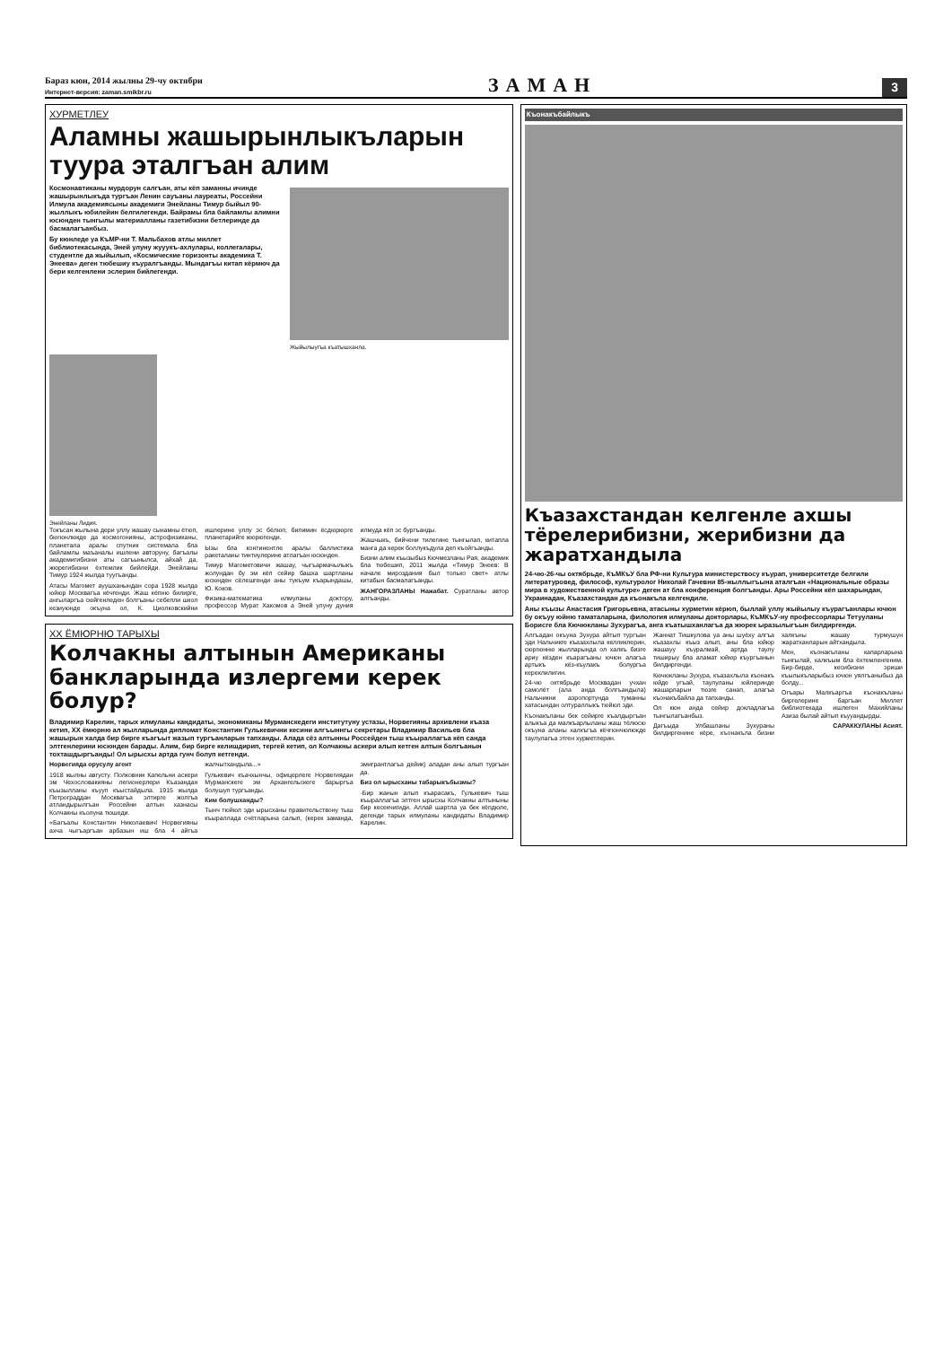Бараз кюн, 2014 жылны 29-чу октябри
Интернет-версия: zaman.smikbr.ru
ЗАМАН
3
ХУРМЕТЛЕУ
Аламны жашырынлыкъларын туура эталгъан алим
Космонавтиканы мурдорун салгъан, аты кёп заманны ичинде жашырынлыкъда тургъан Ленин сауъаны лауреаты, Россейни Илмула академиясыны академиги Энейланы Тимур быйыл 90-жыллыкъ юбилейин белгилегенди. Байрамы бла байламлы алимни юсюнден тынгылы материалланы газетибизни бетлеринде да басмалагъанбыз.
Бу кюнледе уа КъМР-ни Т. Мальбахов атлы миллет библиотекасында, Эней улуну жууукъ-ахлулары, коллегалары, студентле да жыйылып, «Космические горизонты академика Т. Энеева» деген тюбешиу къуралгъанды. Мындагъы китап кёрмюч да бери келгенлени эслерин бийлегенди.
Жыйылыугъа къатышханла.
Энейланы Лидия.
Токъсан жылына дери уллу жашау сынамны ётюп, бюгюнлюкде да космогонияны, астрофизиканы, планетала аралы спутник системала бла байламлы маъаналы ишлени авторуну, багъалы академигибизни аты сагъынылса, айхай да, жюрегибизни ёхтемлик бийлейди. Энейланы Тимур 1924 жылда туугъанды.
Атасы Магомет ауушханындан сора 1928 жылда юйюр Москвагъа кёчгенди. Жаш кёпню билирге, ангыларгъа сюйгенледен болгъаны себепли школ кезиуюнде окъуна ол, К. Циолковскийни ишлерине уллу эс бёлюп, билимин ёсдюрюрге планетарийге жюрюгенди.
Ызы бла континентле аралы баллистика ракеталаны тинтиулерине атлагъан юсюнден.
Тимур Магометовичи жашау, чыгъармачылыкъ жолундан бу эм кёп сейир башха шартланы юсюнден сёлешгенди аны тукъум къарындашы, Ю. Коков.
Физика-математика илмуланы доктору, профессор Мурат Хакомов а Эней улуну дуния илмуда кёп эс бургъанды.
Жашчыкъ, бийчени тилегине тынгылап, китапла манга да керек боллукъдула деп къойгъанды.
Бизни алим къызыбыз Кючмезланы Рая, академик бла тюбешип, 2011 жылда «Тимур Энеев: В начале мироздания был только свет» атлы китабын басмалагъанды.
ЖАНГОРАЗЛАНЫ Нажабат. Суратланы автор алгъанды.
ХХ ЁМЮРНЮ ТАРЫХЫ
Колчакны алтынын Американы банкларында излергеми керек болур?
Владимир Карелин, тарых илмуланы кандидаты, экономиканы Мурманскедеги институтуну устазы, Норвегияны архивлени къаза кетип, ХХ ёмюрню ал жылларында дипломат Константин Гулькевични кесини алгъыннгы секретары Владимир Васильев бла жашырын халда бир биргe къагъыт жазып тургъанларын тапханды. Алада сёз алтынны Россейден тыш къыраллагъа кёп санда элтгенлерини юсюнден барады. Алим, бир биргe келишдирип, тергей кетип, ол Колчакны аскери алып кетген алтын болгъанын тохташдыргъанды! Ол ырысхы артда гунч болуп кетгенди.
Норвегияда орусулу агент
1918 жылны августу. Полковник Капельни аскери эм Чехословакияны легионерлери Къазандан къызылланы къууп къыстайдыла. 1915 жылда Петрограддан Москвагъа элтирге жолгъа атландырылгъан Россейни алтын хазнасы Колчакны къолуна тюшеди.
«Багъалы Константин Николаевич! Норвегияны ахча чыгъаргъан арбазын иш бла 4 айгъа жалчытхандыла...»
Гулькевич къачхынчы, офицерлеге Норвегиядан Мурманскеге эм Архангельскеге барыргъа болушуп тургъанды.
Ким болушханды?
Тынч тюйюл эди ырысханы правительствону тыш къыраллада счётларына салып, (керек заманда, эмигрантлагъа дейик) аладан аны алып тургъан да.
Биз ол ырысханы табарыкъбызмы?
-Бир жанын алып къарасакъ, Гулькевич тыш къыраллагъа элтген ырысхы Колчакны алтыныны бир кесекчигиди. Аллай шартла уа бек кёпдюле, дегенди тарых илмуланы кандидаты Владимир Карелин.
Къонакъбайлыкъ
Къазахстандан келгенле ахшы тёрелерибизни, жерибизни да жаратхандыла
24-чю-26-чы октябрьде, КъМКъУ бла РФ-ни Культура министерствосу къурап, университетде белгили литературовед, философ, культуролог Николай Гачевни 85-жыллыгъына аталгъан «Национальные образы мира в художественной культуре» деген ат бла конференция болгъанды. Ары Россейни кёп шахарындан, Украинадан, Къазахстандан да къонакъла келгендиле.
Аны къызы Анастасия Григорьевна, атасыны хурметин кёрюп, быллай уллу жыйылыу къурагъанлары ючюн бу окъуу юйню таматаларына, филология илмуланы докторлары, КъМКъУ-ну профессорлары Тетууланы Борисге бла Кючюкланы Зухурагъа, анга къатышханлагъа да жюрек ыразылыгъын билдиргенди.
Алгъадан окъуна Зухура айтып тургъан эди Нальчикге къазахлыла келликлерин, сюргюнню жылларында ол халкъ бизге ариу кёзден къарагъаны ючюн алагъа артыкъ кёз-къулакъ болургъа кереклилигин.
24-чю октябрьде Москвадан учхан самолёт (ала анда болгъандыла) Нальчикни аэропортунда туманны хатасындан олтураллыкъ тюйюл эди.
Къонакъланы бек сейирге къалдыргъан алыкъа да малкъарлыланы жаш тёлюсю окъуна аланы халкъгъа кёчгюнчюлюкде таулулагъа этген хурметлерин.
Жаннат Тишкулова уа аны шуёху алгъа къазахлы къыз алып, аны бла юйюр жашауу къуралмай, артда таулу тиширыу бла аламат юйюр къургъанын билдиргенди.
Кючюкланы Зухура, къазахлыла къонакъ юйде угъай, таулуланы юйлеринде жашарларын тюзге санап, алагъа къонакъбайла да тапханды.
Ол кюн анда сейир докладлагъа тынгылагъанбыз.
Дагъыда Улбашланы Зухураны билдиргенине кёре, къонакъла бизни халкъны жашау турмушун жаратханларын айтхандыла.
Мен, къонакъланы капарларына тынгылай, халкъым бла ёхтемленгеним. Бир-бирде, кесибизни эриши къылыкъларыбыз ючюн уялгъаныбыз да болду...
Огъары Малкъаргъа къонакъланы биргелерине баргъан Миллет библиотекада ишлеген Махийланы Азиза былай айтып къууандырды.
САРАККУЛАНЫ Асият.